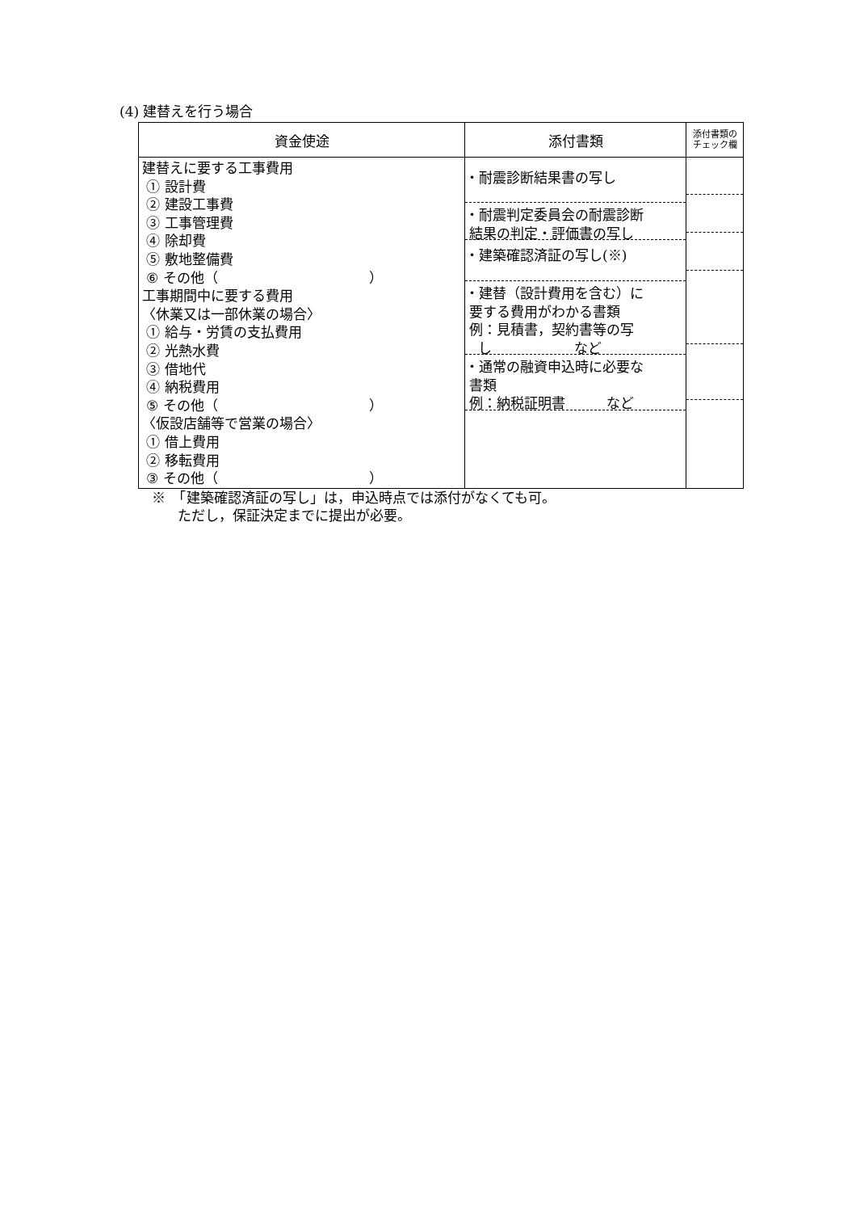(4) 建替えを行う場合
| 資金使途 | 添付書類 | 添付書類の チェック欄 |
| --- | --- | --- |
| 建替えに要する工事費用 ① 設計費 ② 建設工事費 ③ 工事管理費 ④ 除却費 ⑤ 敷地整備費 ⑥ その他（ ） 工事期間中に要する費用 〈休業又は一部休業の場合〉 ① 給与・労賃の支払費用 ② 光熱水費 ③ 借地代 ④ 納税費用 ⑤ その他（ ） 〈仮設店舗等で営業の場合〉 ① 借上費用 ② 移転費用 ③ その他（ ） | ・耐震診断結果書の写し ・耐震判定委員会の耐震診断 結果の判定・評価書の写し ・建築確認済証の写し(※) ・建替（設計費用を含む）に 要する費用がわかる書類 例：見積書，契約書等の写 し など ・通常の融資申込時に必要な 書類 例：納税証明書 など | |
※　「建築確認済証の写し」は，申込時点では添付がなくても可。
ただし，保証決定までに提出が必要。